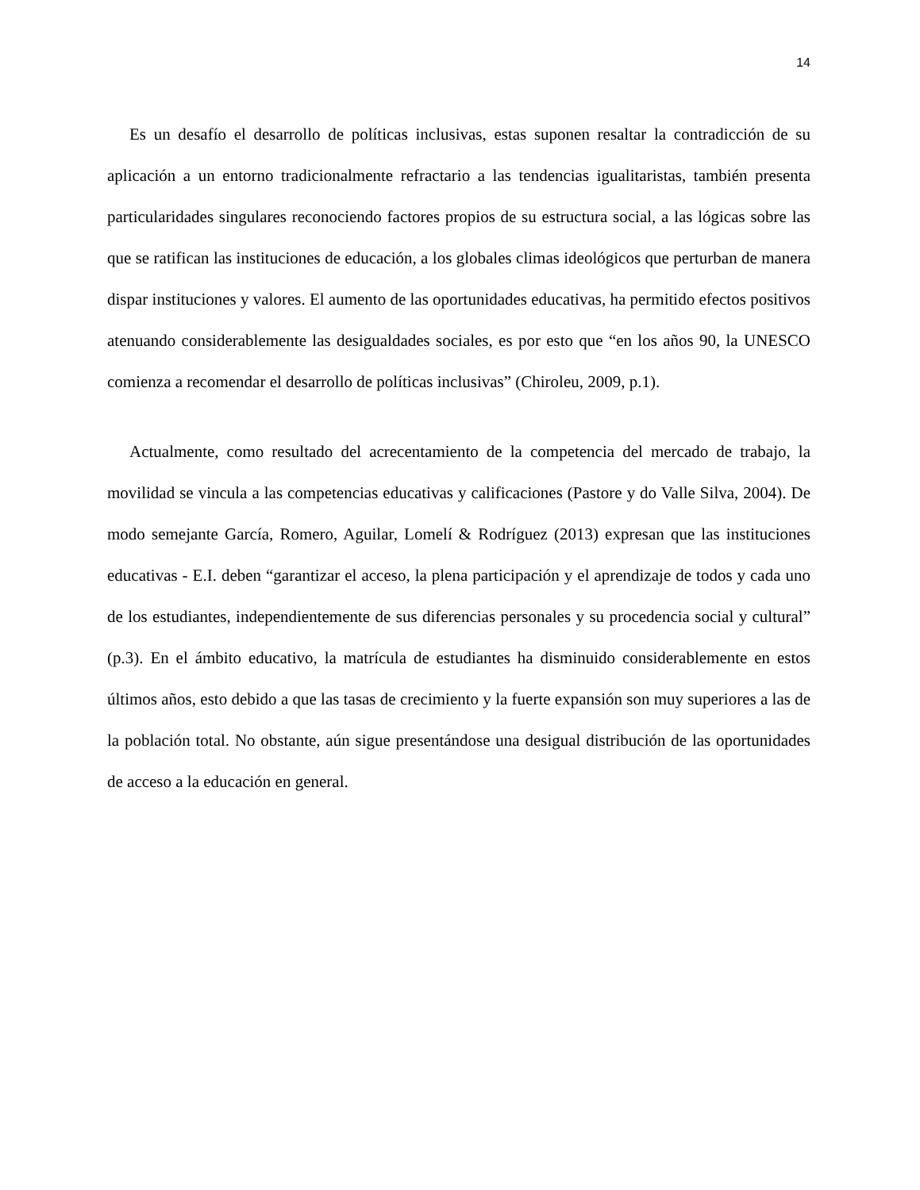14
Es un desafío el desarrollo de políticas inclusivas, estas suponen resaltar la contradicción de su aplicación a un entorno tradicionalmente refractario a las tendencias igualitaristas, también presenta particularidades singulares reconociendo factores propios de su estructura social, a las lógicas sobre las que se ratifican las instituciones de educación, a los globales climas ideológicos que perturban de manera dispar instituciones y valores. El aumento de las oportunidades educativas, ha permitido efectos positivos atenuando considerablemente las desigualdades sociales, es por esto que “en los años 90, la UNESCO comienza a recomendar el desarrollo de políticas inclusivas” (Chiroleu, 2009, p.1).
Actualmente, como resultado del acrecentamiento de la competencia del mercado de trabajo, la movilidad se vincula a las competencias educativas y calificaciones (Pastore y do Valle Silva, 2004). De modo semejante García, Romero, Aguilar, Lomelí & Rodríguez (2013) expresan que las instituciones educativas - E.I. deben “garantizar el acceso, la plena participación y el aprendizaje de todos y cada uno de los estudiantes, independientemente de sus diferencias personales y su procedencia social y cultural” (p.3). En el ámbito educativo, la matrícula de estudiantes ha disminuido considerablemente en estos últimos años, esto debido a que las tasas de crecimiento y la fuerte expansión son muy superiores a las de la población total. No obstante, aún sigue presentándose una desigual distribución de las oportunidades de acceso a la educación en general.